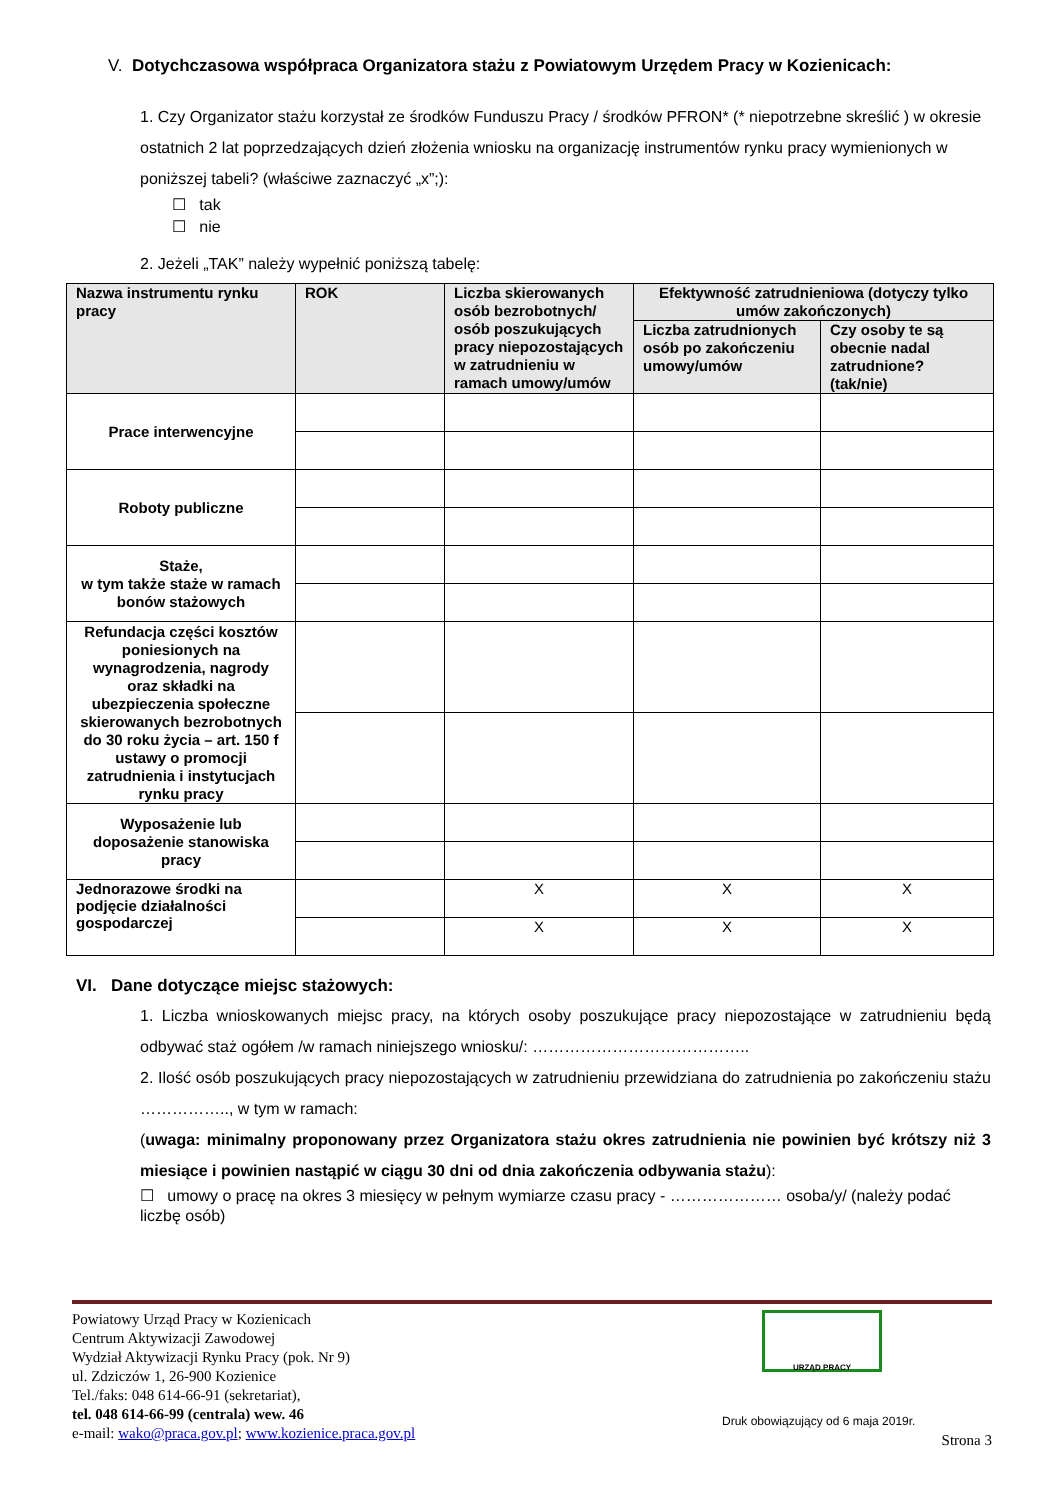V. Dotychczasowa współpraca Organizatora stażu z Powiatowym Urzędem Pracy w Kozienicach:
1. Czy Organizator stażu korzystał ze środków Funduszu Pracy / środków PFRON* (* niepotrzebne skreślić ) w okresie ostatnich 2 lat poprzedzających dzień złożenia wniosku na organizację instrumentów rynku pracy wymienionych w poniższej tabeli? (właściwe zaznaczyć „x”;):
☐ tak
☐ nie
2. Jeżeli „TAK” należy wypełnić poniższą tabelę:
| Nazwa instrumentu rynku pracy | ROK | Liczba skierowanych osób bezrobotnych/ osób poszukujących pracy niepozostających w zatrudnieniu w ramach umowy/umów | Efektywność zatrudnieniowa (dotyczy tylko umów zakończonych) | |
| --- | --- | --- | --- | --- |
| | | | Liczba zatrudnionych osób po zakończeniu umowy/umów | Czy osoby te są obecnie nadal zatrudnione? (tak/nie) |
| Prace interwencyjne | | | | |
| Roboty publiczne | | | | |
| Staże, w tym także staże w ramach bonów stażowych | | | | |
| Refundacja części kosztów poniesionych na wynagrodzenia, nagrody oraz składki na ubezpieczenia społeczne skierowanych bezrobotnych do 30 roku życia – art. 150 f ustawy o promocji zatrudnienia i instytucjach rynku pracy | | | | |
| Wyposażenie lub doposażenie stanowiska pracy | | | | |
| Jednorazowe środki na podjęcie działalności gospodarczej | | X | X | X |
| | | X | X | X |
VI. Dane dotyczące miejsc stażowych:
1. Liczba wnioskowanych miejsc pracy, na których osoby poszukujące pracy niepozostające w zatrudnieniu będą odbywać staż ogółem /w ramach niniejszego wniosku/: …………………………………..
2. Ilość osób poszukujących pracy niepozostających w zatrudnieniu przewidziana do zatrudnienia po zakończeniu stażu …………….., w tym w ramach:
(uwaga: minimalny proponowany przez Organizatora stażu okres zatrudnienia nie powinien być krótszy niż 3 miesiące i powinien nastąpić w ciągu 30 dni od dnia zakończenia odbywania stażu):
☐ umowy o pracę na okres 3 miesięcy w pełnym wymiarze czasu pracy - ………………… osoba/y/ (należy podać liczbę osób)
Powiatowy Urząd Pracy w Kozienicach
Centrum Aktywizacji Zawodowej
Wydział Aktywizacji Rynku Pracy (pok. Nr 9)
ul. Zdziczów 1, 26-900 Kozienice
Tel./faks: 048 614-66-91 (sekretariat),
tel. 048 614-66-99 (centrala) wew. 46
e-mail: wako@praca.gov.pl; www.kozienice.praca.gov.pl
URZĄD PRACY
Druk obowiązujący od 6 maja 2019r.
Strona 3